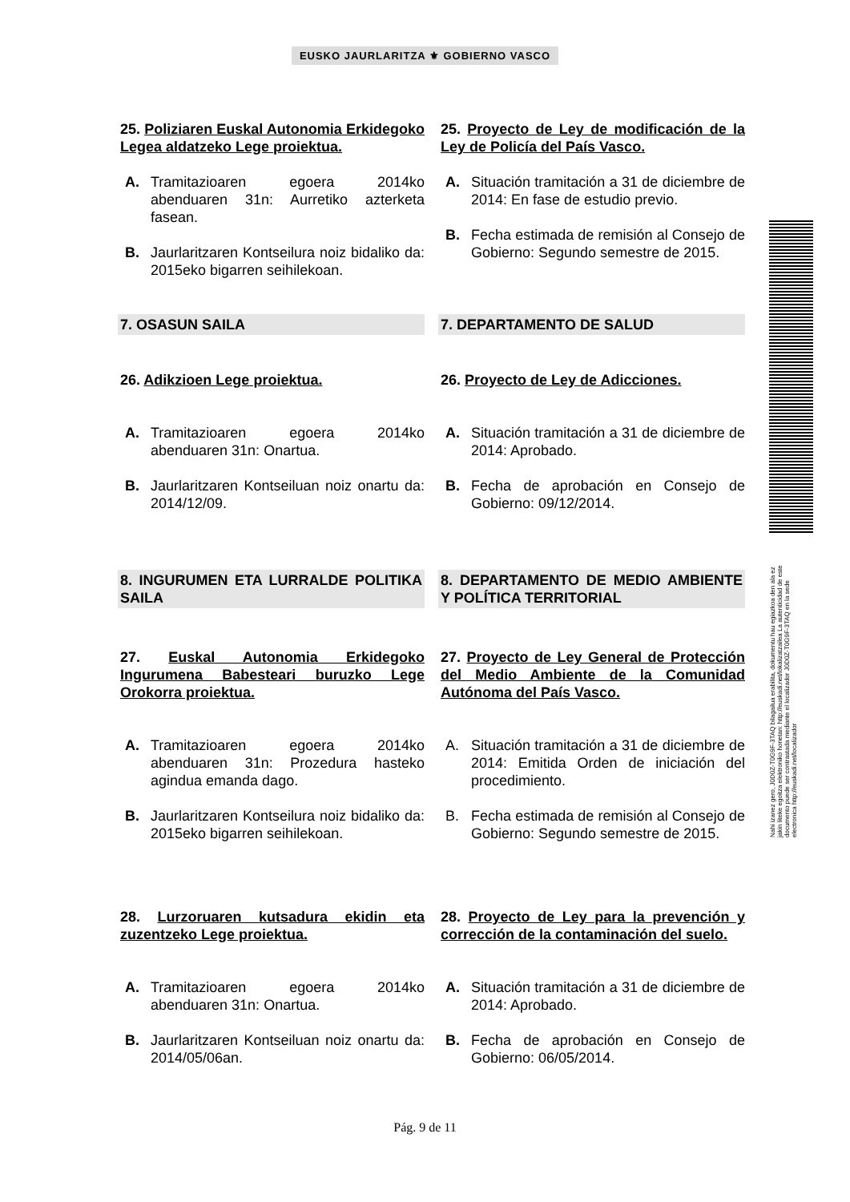EUSKO JAURLARITZA ⚜ GOBIERNO VASCO
25. Poliziaren Euskal Autonomia Erkidegoko Legea aldatzeko Lege proiektua.
25. Proyecto de Ley de modificación de la Ley de Policía del País Vasco.
A. Tramitazioaren egoera 2014ko abenduaren 31n: Aurretiko azterketa fasean.
B. Jaurlaritzaren Kontseilura noiz bidaliko da: 2015eko bigarren seihilekoan.
A. Situación tramitación a 31 de diciembre de 2014: En fase de estudio previo.
B. Fecha estimada de remisión al Consejo de Gobierno: Segundo semestre de 2015.
7. OSASUN SAILA 7. DEPARTAMENTO DE SALUD
26. Adikzioen Lege proiektua. 26. Proyecto de Ley de Adicciones.
A. Tramitazioaren egoera 2014ko abenduaren 31n: Onartua.
B. Jaurlaritzaren Kontseiluan noiz onartu da: 2014/12/09.
A. Situación tramitación a 31 de diciembre de 2014: Aprobado.
B. Fecha de aprobación en Consejo de Gobierno: 09/12/2014.
8. INGURUMEN ETA LURRALDE POLITIKA SAILA
8. DEPARTAMENTO DE MEDIO AMBIENTE Y POLÍTICA TERRITORIAL
27. Euskal Autonomia Erkidegoko Ingurumena Babesteari buruzko Lege Orokorra proiektua.
27. Proyecto de Ley General de Protección del Medio Ambiente de la Comunidad Autónoma del País Vasco.
A. Tramitazioaren egoera 2014ko abenduaren 31n: Prozedura hasteko agindua emanda dago.
B. Jaurlaritzaren Kontseilura noiz bidaliko da: 2015eko bigarren seihilekoan.
A. Situación tramitación a 31 de diciembre de 2014: Emitida Orden de iniciación del procedimiento.
B. Fecha estimada de remisión al Consejo de Gobierno: Segundo semestre de 2015.
28. Lurzoruaren kutsadura ekidin eta zuzentzeko Lege proiektua.
28. Proyecto de Ley para la prevención y corrección de la contaminación del suelo.
A. Tramitazioaren egoera 2014ko abenduaren 31n: Onartua.
B. Jaurlaritzaren Kontseiluan noiz onartu da: 2014/05/06an.
A. Situación tramitación a 31 de diciembre de 2014: Aprobado.
B. Fecha de aprobación en Consejo de Gobierno: 06/05/2014.
Nahi izanez gero, J0D0Z-T0G9F-3TAQ bilagailua erabilita, dokumentu hau egiazkoa den ala ez jakin liteke egoitza elektroniko honetan: http://euskadi.net/lokalizatzailea La autenticidad de este documento puede ser contrastada mediante el localizador J0D0Z-T0G9F-3TAQ en la sede electronica http://euskadi.net/localizador
Pág. 9 de 11